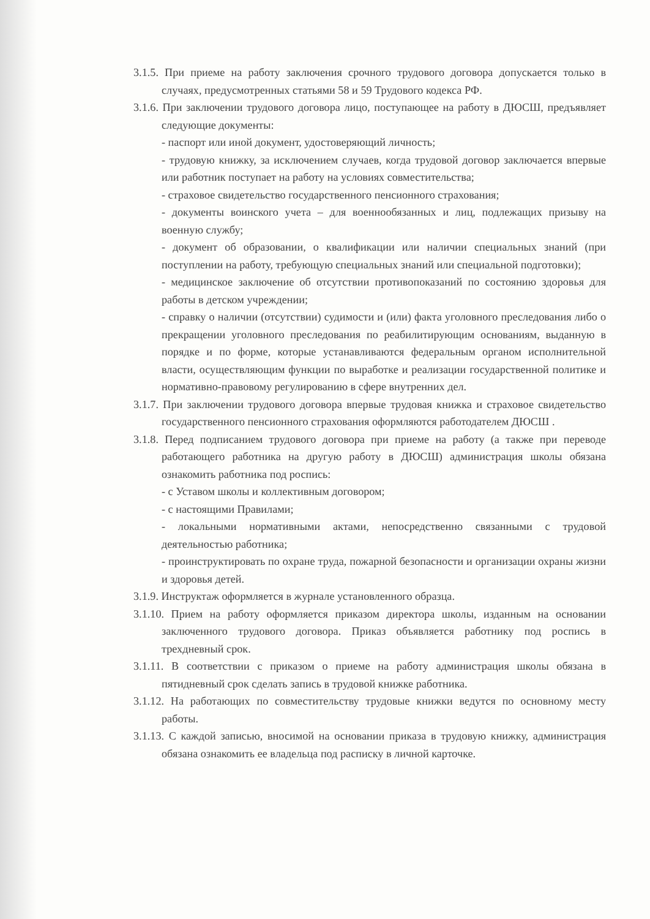3.1.5. При приеме на работу заключения срочного трудового договора допускается только в случаях, предусмотренных статьями 58 и 59 Трудового кодекса РФ.
3.1.6. При заключении трудового договора лицо, поступающее на работу в ДЮСШ, предъявляет следующие документы:
- паспорт или иной документ, удостоверяющий личность;
- трудовую книжку, за исключением случаев, когда трудовой договор заключается впервые или работник поступает на работу на условиях совместительства;
- страховое свидетельство государственного пенсионного страхования;
- документы воинского учета – для военнообязанных и лиц, подлежащих призыву на военную службу;
- документ об образовании, о квалификации или наличии специальных знаний (при поступлении на работу, требующую специальных знаний или специальной подготовки);
- медицинское заключение об отсутствии противопоказаний по состоянию здоровья для работы в детском учреждении;
- справку о наличии (отсутствии) судимости и (или) факта уголовного преследования либо о прекращении уголовного преследования по реабилитирующим основаниям, выданную в порядке и по форме, которые устанавливаются федеральным органом исполнительной власти, осуществляющим функции по выработке и реализации государственной политике и нормативно-правовому регулированию в сфере внутренних дел.
3.1.7. При заключении трудового договора впервые трудовая книжка и страховое свидетельство государственного пенсионного страхования оформляются работодателем ДЮСШ .
3.1.8. Перед подписанием трудового договора при приеме на работу (а также при переводе работающего работника на другую работу в ДЮСШ) администрация школы обязана ознакомить работника под роспись:
- с Уставом школы и коллективным договором;
- с настоящими Правилами;
- локальными нормативными актами, непосредственно связанными с трудовой деятельностью работника;
- проинструктировать по охране труда, пожарной безопасности и организации охраны жизни и здоровья детей.
3.1.9. Инструктаж оформляется в журнале установленного образца.
3.1.10. Прием на работу оформляется приказом директора школы, изданным на основании заключенного трудового договора. Приказ объявляется работнику под роспись в трехдневный срок.
3.1.11. В соответствии с приказом о приеме на работу администрация школы обязана в пятидневный срок сделать запись в трудовой книжке работника.
3.1.12. На работающих по совместительству трудовые книжки ведутся по основному месту работы.
3.1.13. С каждой записью, вносимой на основании приказа в трудовую книжку, администрация обязана ознакомить ее владельца под расписку в личной карточке.